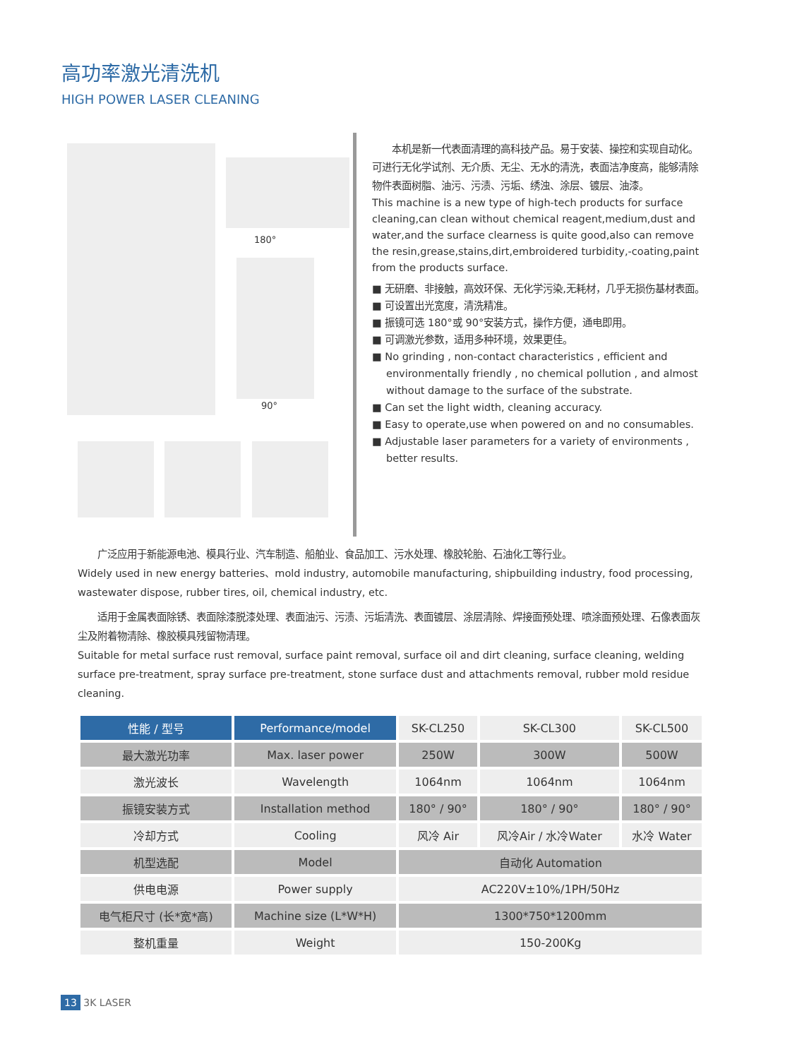高功率激光清洗机
HIGH POWER LASER CLEANING
180°
90°
　　本机是新一代表面清理的高科技产品。易于安装、操控和实现自动化。可进行无化学试剂、无介质、无尘、无水的清洗，表面洁净度高，能够清除物件表面树脂、油污、污渍、污垢、绣浊、涂层、镀层、油漆。
This machine is a new type of high-tech products for surface cleaning,can clean without chemical reagent,medium,dust and water,and the surface clearness is quite good,also can remove the resin,grease,stains,dirt,embroidered turbidity,-coating,paint from the products surface.
■ 无研磨、非接触，高效环保、无化学污染,无耗材，几乎无损伤基材表面。
■ 可设置出光宽度，清洗精准。
■ 振镜可选 180°或 90°安装方式，操作方便，通电即用。
■ 可调激光参数，适用多种环境，效果更佳。
■ No grinding , non-contact characteristics , efficient and environmentally friendly , no chemical pollution , and almost without damage to the surface of the substrate.
■ Can set the light width, cleaning accuracy.
■ Easy to operate,use when powered on and no consumables.
■ Adjustable laser parameters for a variety of environments , better results.
　　广泛应用于新能源电池、模具行业、汽车制造、船舶业、食品加工、污水处理、橡胶轮胎、石油化工等行业。
Widely used in new energy batteries、mold industry, automobile manufacturing, shipbuilding industry, food processing, wastewater dispose, rubber tires, oil, chemical industry, etc.
　　适用于金属表面除锈、表面除漆脱漆处理、表面油污、污渍、污垢清洗、表面镀层、涂层清除、焊接面预处理、喷涂面预处理、石像表面灰尘及附着物清除、橡胶模具残留物清理。
Suitable for metal surface rust removal, surface paint removal, surface oil and dirt cleaning, surface cleaning, welding surface pre-treatment, spray surface pre-treatment, stone surface dust and attachments removal, rubber mold residue cleaning.
| 性能 / 型号 | Performance/model | SK-CL250 | SK-CL300 | SK-CL500 |
| --- | --- | --- | --- | --- |
| 最大激光功率 | Max. laser power | 250W | 300W | 500W |
| 激光波长 | Wavelength | 1064nm | 1064nm | 1064nm |
| 振镜安装方式 | Installation method | 180° / 90° | 180° / 90° | 180° / 90° |
| 冷却方式 | Cooling | 风冷 Air | 风冷Air / 水冷Water | 水冷 Water |
| 机型选配 | Model | 自动化 Automation | | |
| 供电电源 | Power supply | AC220V±10%/1PH/50Hz | | |
| 电气柜尺寸 (长*宽*高) | Machine size (L*W*H) | 1300*750*1200mm | | |
| 整机重量 | Weight | 150-200Kg | | |
13 3K LASER